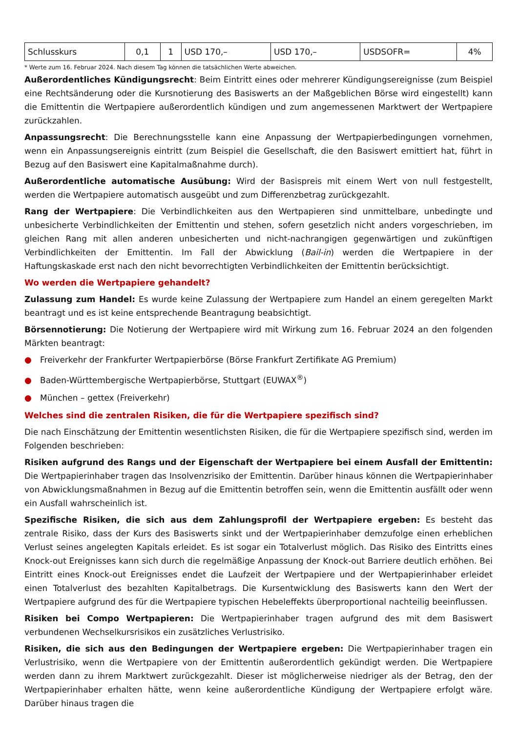| Schlusskurs | 0,1 | 1 | USD 170,– | USD 170,– | USDSOFR= | 4% |
* Werte zum 16. Februar 2024. Nach diesem Tag können die tatsächlichen Werte abweichen.
Außerordentliches Kündigungsrecht: Beim Eintritt eines oder mehrerer Kündigungsereignisse (zum Beispiel eine Rechtsänderung oder die Kursnotierung des Basiswerts an der Maßgeblichen Börse wird eingestellt) kann die Emittentin die Wertpapiere außerordentlich kündigen und zum angemessenen Marktwert der Wertpapiere zurückzahlen.
Anpassungsrecht: Die Berechnungsstelle kann eine Anpassung der Wertpapierbedingungen vornehmen, wenn ein Anpassungsereignis eintritt (zum Beispiel die Gesellschaft, die den Basiswert emittiert hat, führt in Bezug auf den Basiswert eine Kapitalmaßnahme durch).
Außerordentliche automatische Ausübung: Wird der Basispreis mit einem Wert von null festgestellt, werden die Wertpapiere automatisch ausgeübt und zum Differenzbetrag zurückgezahlt.
Rang der Wertpapiere: Die Verbindlichkeiten aus den Wertpapieren sind unmittelbare, unbedingte und unbesicherte Verbindlichkeiten der Emittentin und stehen, sofern gesetzlich nicht anders vorgeschrieben, im gleichen Rang mit allen anderen unbesicherten und nicht-nachrangigen gegenwärtigen und zukünftigen Verbindlichkeiten der Emittentin. Im Fall der Abwicklung (Bail-in) werden die Wertpapiere in der Haftungskaskade erst nach den nicht bevorrechtigten Verbindlichkeiten der Emittentin berücksichtigt.
Wo werden die Wertpapiere gehandelt?
Zulassung zum Handel: Es wurde keine Zulassung der Wertpapiere zum Handel an einem geregelten Markt beantragt und es ist keine entsprechende Beantragung beabsichtigt.
Börsennotierung: Die Notierung der Wertpapiere wird mit Wirkung zum 16. Februar 2024 an den folgenden Märkten beantragt:
● Freiverkehr der Frankfurter Wertpapierbörse (Börse Frankfurt Zertifikate AG Premium)
● Baden-Württembergische Wertpapierbörse, Stuttgart (EUWAX<sup>®</sup>)
● München – gettex (Freiverkehr)
Welches sind die zentralen Risiken, die für die Wertpapiere spezifisch sind?
Die nach Einschätzung der Emittentin wesentlichsten Risiken, die für die Wertpapiere spezifisch sind, werden im Folgenden beschrieben:
Risiken aufgrund des Rangs und der Eigenschaft der Wertpapiere bei einem Ausfall der Emittentin: Die Wertpapierinhaber tragen das Insolvenzrisiko der Emittentin. Darüber hinaus können die Wertpapierinhaber von Abwicklungsmaßnahmen in Bezug auf die Emittentin betroffen sein, wenn die Emittentin ausfällt oder wenn ein Ausfall wahrscheinlich ist.
Spezifische Risiken, die sich aus dem Zahlungsprofil der Wertpapiere ergeben: Es besteht das zentrale Risiko, dass der Kurs des Basiswerts sinkt und der Wertpapierinhaber demzufolge einen erheblichen Verlust seines angelegten Kapitals erleidet. Es ist sogar ein Totalverlust möglich. Das Risiko des Eintritts eines Knock-out Ereignisses kann sich durch die regelmäßige Anpassung der Knock-out Barriere deutlich erhöhen. Bei Eintritt eines Knock-out Ereignisses endet die Laufzeit der Wertpapiere und der Wertpapierinhaber erleidet einen Totalverlust des bezahlten Kapitalbetrags. Die Kursentwicklung des Basiswerts kann den Wert der Wertpapiere aufgrund des für die Wertpapiere typischen Hebeleffekts überproportional nachteilig beeinflussen.
Risiken bei Compo Wertpapieren: Die Wertpapierinhaber tragen aufgrund des mit dem Basiswert verbundenen Wechselkursrisikos ein zusätzliches Verlustrisiko.
Risiken, die sich aus den Bedingungen der Wertpapiere ergeben: Die Wertpapierinhaber tragen ein Verlustrisiko, wenn die Wertpapiere von der Emittentin außerordentlich gekündigt werden. Die Wertpapiere werden dann zu ihrem Marktwert zurückgezahlt. Dieser ist möglicherweise niedriger als der Betrag, den der Wertpapierinhaber erhalten hätte, wenn keine außerordentliche Kündigung der Wertpapiere erfolgt wäre. Darüber hinaus tragen die